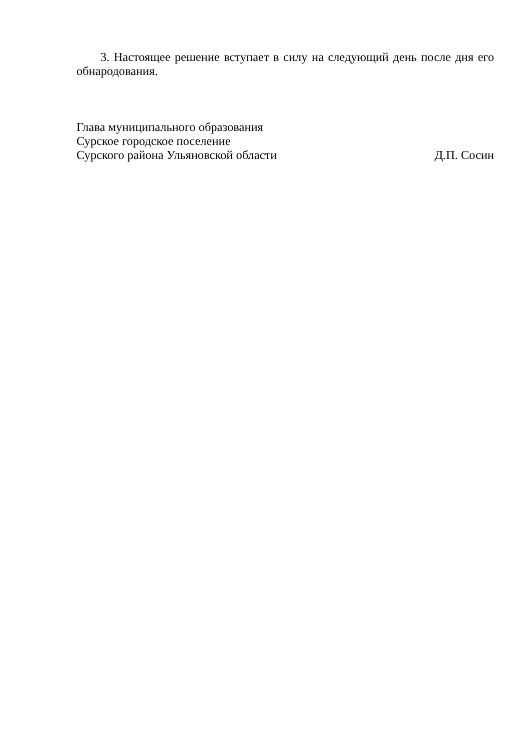3. Настоящее решение вступает в силу на следующий день после дня его обнародования.
Глава муниципального образования
Сурское городское поселение
Сурского района Ульяновской области Д.П. Сосин